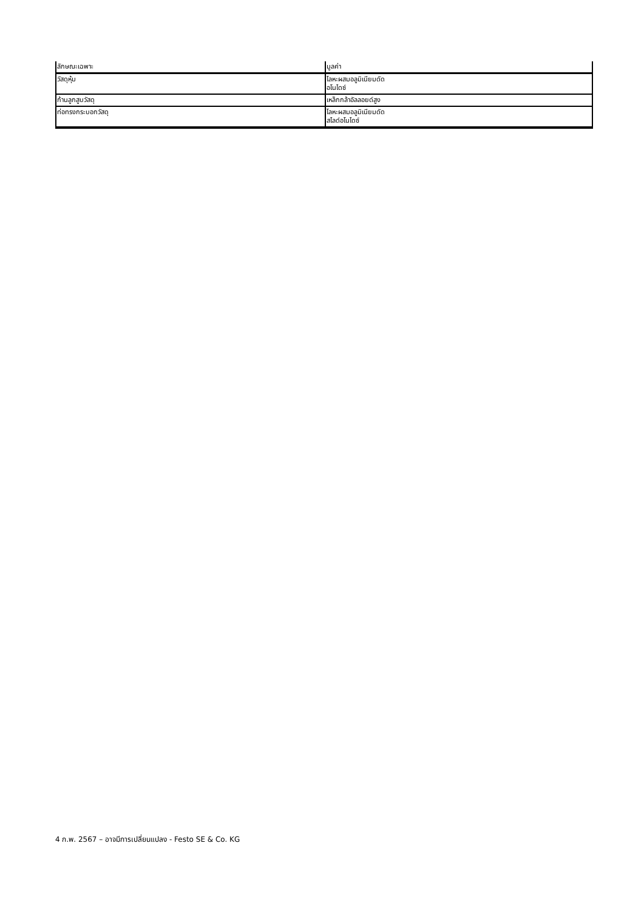| ลักษณะเฉพาะ | มูลค่า |
| --- | --- |
| วัสดุหุ้ม | โลหะผสมอลูมิเนียมดัด อโนไดซ์ |
| ก้านลูกสูบวัสดุ | เหล็กกล้าอัลลอยด์สูง |
| ท่อทรงกระบอกวัสดุ | โลหะผสมอลูมิเนียมดัด สไลด์อโนไดซ์ |
4 ก.พ. 2567 – อาจมีการเปลี่ยนแปลง - Festo SE & Co. KG